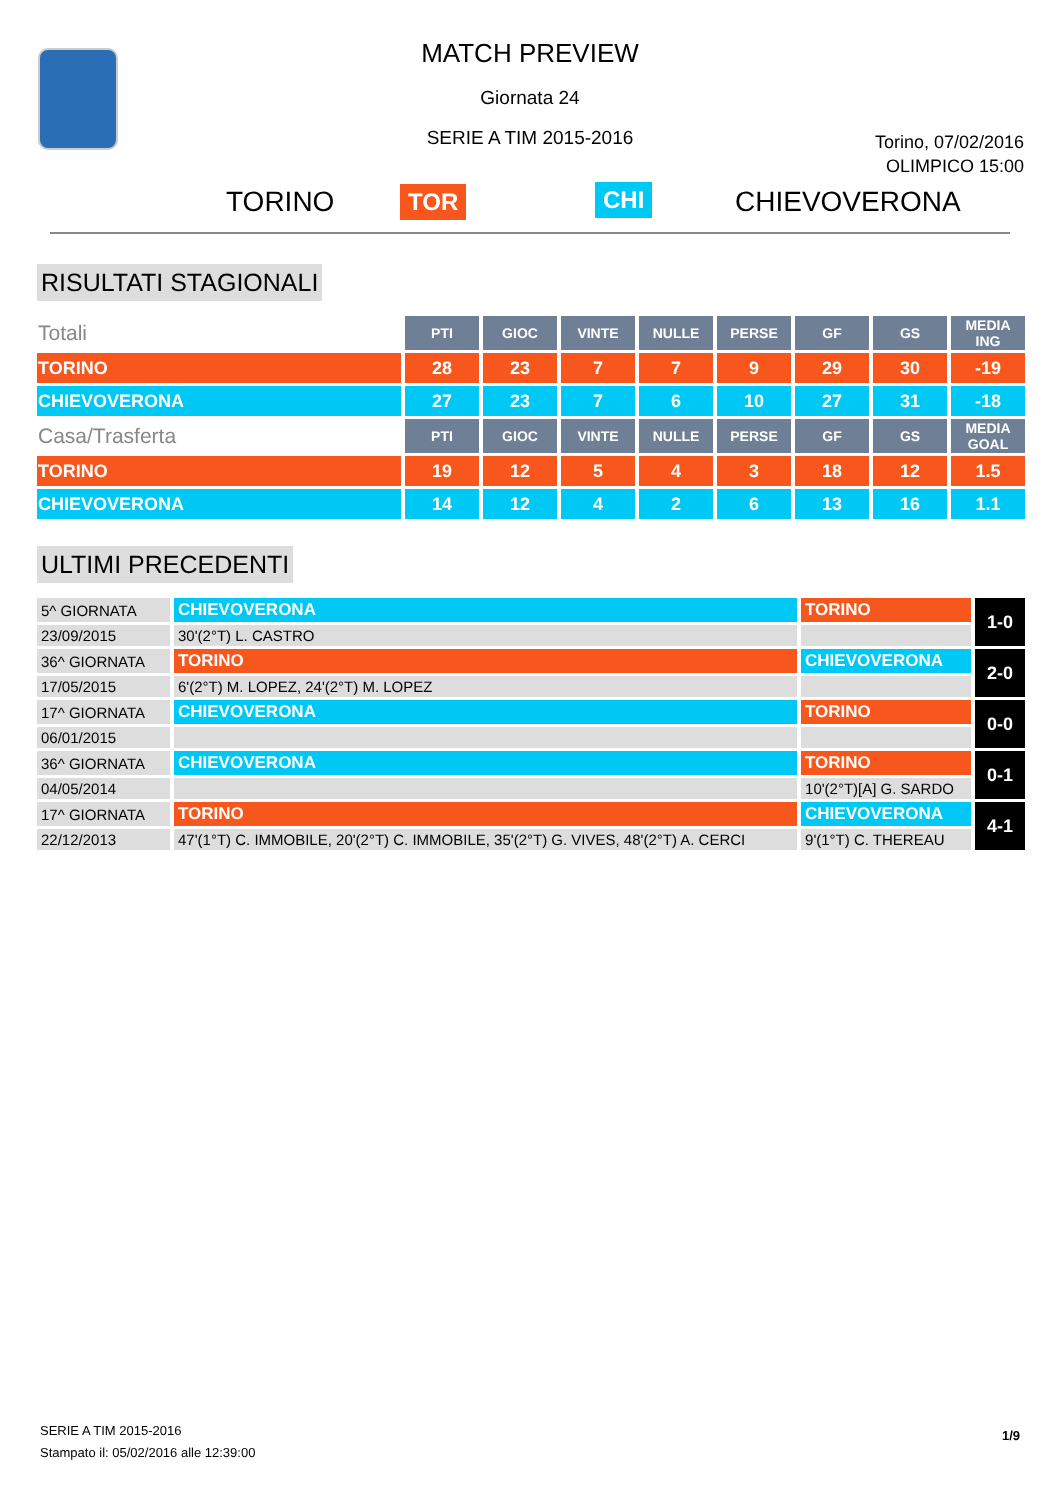MATCH PREVIEW
Giornata 24
SERIE A TIM 2015-2016
Torino, 07/02/2016
OLIMPICO 15:00
TORINO TOR CHI CHIEVOVERONA
RISULTATI STAGIONALI
| Totali | PTI | GIOC | VINTE | NULLE | PERSE | GF | GS | MEDIA ING |
| TORINO | 28 | 23 | 7 | 7 | 9 | 29 | 30 | -19 |
| CHIEVOVERONA | 27 | 23 | 7 | 6 | 10 | 27 | 31 | -18 |
| Casa/Trasferta | PTI | GIOC | VINTE | NULLE | PERSE | GF | GS | MEDIA GOAL |
| TORINO | 19 | 12 | 5 | 4 | 3 | 18 | 12 | 1.5 |
| CHIEVOVERONA | 14 | 12 | 4 | 2 | 6 | 13 | 16 | 1.1 |
ULTIMI PRECEDENTI
| 5^ GIORNATA | CHIEVOVERONA | TORINO | 1-0 |
| 23/09/2015 | 30'(2°T) L. CASTRO | | |
| 36^ GIORNATA | TORINO | CHIEVOVERONA | 2-0 |
| 17/05/2015 | 6'(2°T) M. LOPEZ, 24'(2°T) M. LOPEZ | | |
| 17^ GIORNATA | CHIEVOVERONA | TORINO | 0-0 |
| 06/01/2015 | | | |
| 36^ GIORNATA | CHIEVOVERONA | TORINO | 0-1 |
| 04/05/2014 | | 10'(2°T)[A] G. SARDO | |
| 17^ GIORNATA | TORINO | CHIEVOVERONA | 4-1 |
| 22/12/2013 | 47'(1°T) C. IMMOBILE, 20'(2°T) C. IMMOBILE, 35'(2°T) G. VIVES, 48'(2°T) A. CERCI | 9'(1°T) C. THEREAU | |
SERIE A TIM 2015-2016
Stampato il: 05/02/2016 alle 12:39:00
1/9